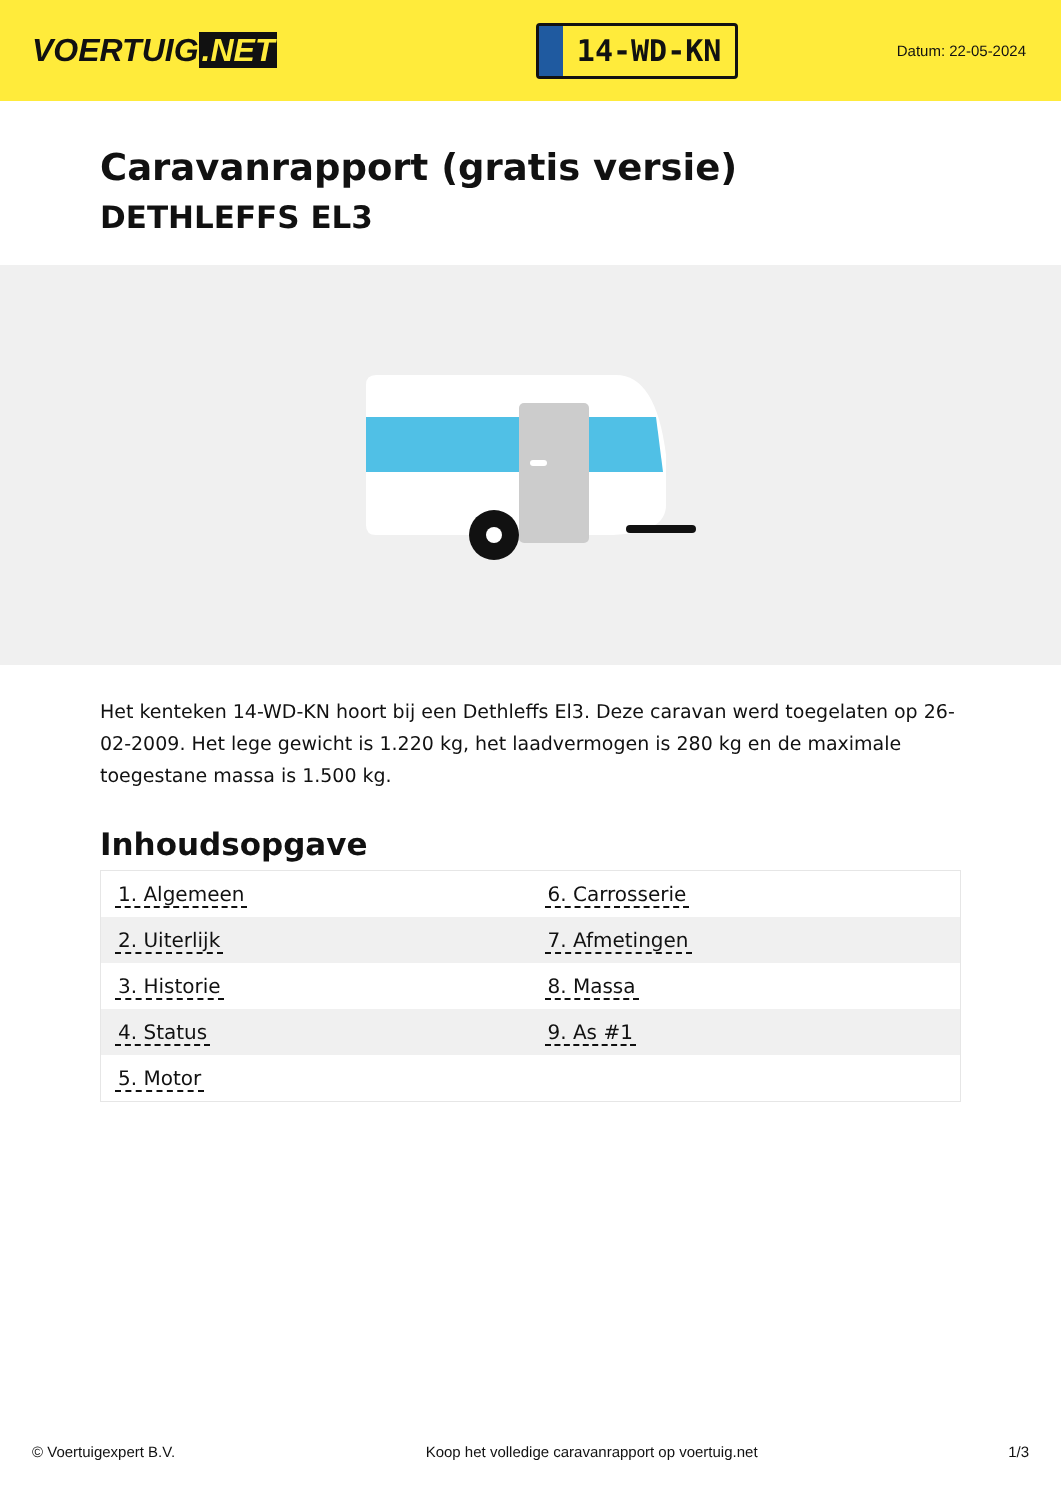VOERTUIG.NET
14-WD-KN
Datum: 22-05-2024
Caravanrapport (gratis versie)
DETHLEFFS EL3
Het kenteken 14-WD-KN hoort bij een Dethleffs El3. Deze caravan werd toegelaten op 26-02-2009. Het lege gewicht is 1.220 kg, het laadvermogen is 280 kg en de maximale toegestane massa is 1.500 kg.
Inhoudsopgave
| 1. Algemeen | 6. Carrosserie |
| 2. Uiterlijk | 7. Afmetingen |
| 3. Historie | 8. Massa |
| 4. Status | 9. As #1 |
| 5. Motor | |
© Voertuigexpert B.V. Koop het volledige caravanrapport op voertuig.net 1/3